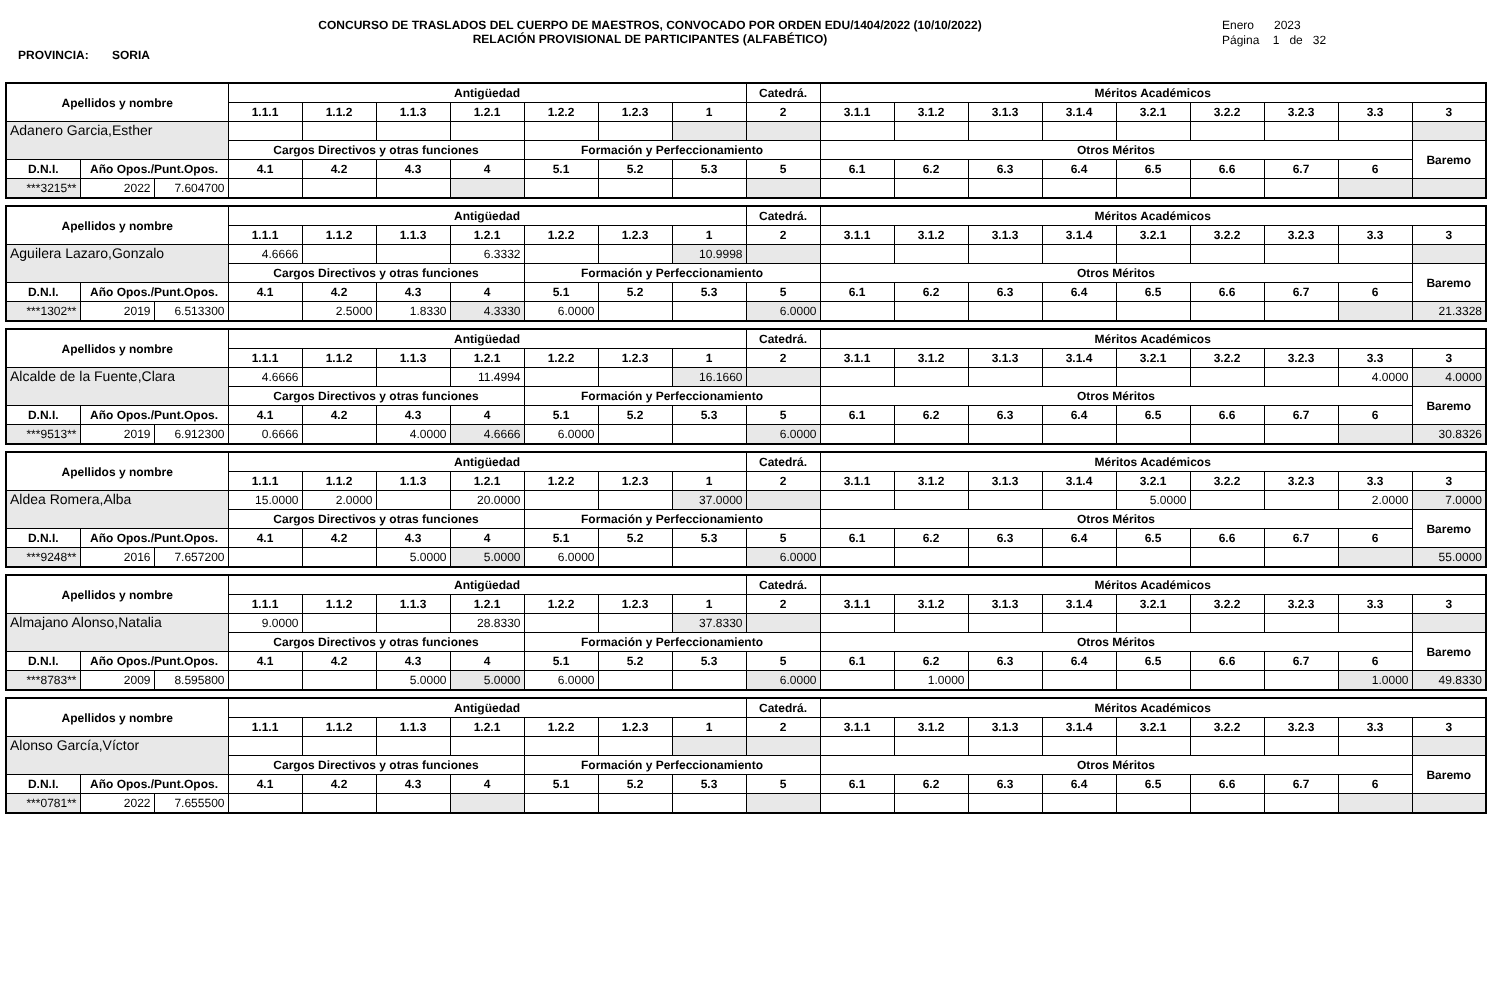CONCURSO DE TRASLADOS DEL CUERPO DE MAESTROS, CONVOCADO POR ORDEN EDU/1404/2022 (10/10/2022)
RELACIÓN PROVISIONAL DE PARTICIPANTES (ALFABÉTICO)
Enero 2023
Página 1 de 32
PROVINCIA: SORIA
| Apellidos y nombre | | | Antigüedad | | | | | | | Catedrá. | Méritos Académicos | | | | | | | | |
| --- | --- | --- | --- | --- | --- | --- | --- | --- | --- | --- | --- | --- | --- | --- | --- | --- | --- | --- | --- |
| | | | 1.1.1 | 1.1.2 | 1.1.3 | 1.2.1 | 1.2.2 | 1.2.3 | 1 | 2 | 3.1.1 | 3.1.2 | 3.1.3 | 3.1.4 | 3.2.1 | 3.2.2 | 3.2.3 | 3.3 | 3 |
| Adanero Garcia,Esther | | | | | | | | | | | | | | | | | | | |
| | | | Cargos Directivos y otras funciones | | | | Formación y Perfeccionamiento | | | | Otros Méritos | | | | | | | | Baremo |
| D.N.I. | Año Opos./Punt.Opos. | | 4.1 | 4.2 | 4.3 | 4 | 5.1 | 5.2 | 5.3 | 5 | 6.1 | 6.2 | 6.3 | 6.4 | 6.5 | 6.6 | 6.7 | 6 | |
| ***3215** | 2022 | 7.604700 | | | | | | | | | | | | | | | | | |
| Apellidos y nombre | | | Antigüedad | | | | | | | Catedrá. | Méritos Académicos | | | | | | | | |
| --- | --- | --- | --- | --- | --- | --- | --- | --- | --- | --- | --- | --- | --- | --- | --- | --- | --- | --- | --- |
| | | | 1.1.1 | 1.1.2 | 1.1.3 | 1.2.1 | 1.2.2 | 1.2.3 | 1 | 2 | 3.1.1 | 3.1.2 | 3.1.3 | 3.1.4 | 3.2.1 | 3.2.2 | 3.2.3 | 3.3 | 3 |
| Aguilera Lazaro,Gonzalo | | | 4.6666 | | | 6.3332 | | | 10.9998 | | | | | | | | | | |
| | | | Cargos Directivos y otras funciones | | | | Formación y Perfeccionamiento | | | | Otros Méritos | | | | | | | | Baremo |
| D.N.I. | Año Opos./Punt.Opos. | | 4.1 | 4.2 | 4.3 | 4 | 5.1 | 5.2 | 5.3 | 5 | 6.1 | 6.2 | 6.3 | 6.4 | 6.5 | 6.6 | 6.7 | 6 | |
| ***1302** | 2019 | 6.513300 | | 2.5000 | 1.8330 | 4.3330 | 6.0000 | | | 6.0000 | | | | | | | | | 21.3328 |
| Apellidos y nombre | | | Antigüedad | | | | | | | Catedrá. | Méritos Académicos | | | | | | | | |
| --- | --- | --- | --- | --- | --- | --- | --- | --- | --- | --- | --- | --- | --- | --- | --- | --- | --- | --- | --- |
| | | | 1.1.1 | 1.1.2 | 1.1.3 | 1.2.1 | 1.2.2 | 1.2.3 | 1 | 2 | 3.1.1 | 3.1.2 | 3.1.3 | 3.1.4 | 3.2.1 | 3.2.2 | 3.2.3 | 3.3 | 3 |
| Alcalde de la Fuente,Clara | | | 4.6666 | | | 11.4994 | | | 16.1660 | | | | | | | | | 4.0000 | 4.0000 |
| | | | Cargos Directivos y otras funciones | | | | Formación y Perfeccionamiento | | | | Otros Méritos | | | | | | | | Baremo |
| D.N.I. | Año Opos./Punt.Opos. | | 4.1 | 4.2 | 4.3 | 4 | 5.1 | 5.2 | 5.3 | 5 | 6.1 | 6.2 | 6.3 | 6.4 | 6.5 | 6.6 | 6.7 | 6 | |
| ***9513** | 2019 | 6.912300 | 0.6666 | | 4.0000 | 4.6666 | 6.0000 | | | 6.0000 | | | | | | | | | 30.8326 |
| Apellidos y nombre | | | Antigüedad | | | | | | | Catedrá. | Méritos Académicos | | | | | | | | |
| --- | --- | --- | --- | --- | --- | --- | --- | --- | --- | --- | --- | --- | --- | --- | --- | --- | --- | --- | --- |
| | | | 1.1.1 | 1.1.2 | 1.1.3 | 1.2.1 | 1.2.2 | 1.2.3 | 1 | 2 | 3.1.1 | 3.1.2 | 3.1.3 | 3.1.4 | 3.2.1 | 3.2.2 | 3.2.3 | 3.3 | 3 |
| Aldea Romera,Alba | | | 15.0000 | 2.0000 | | 20.0000 | | | 37.0000 | | | | | | 5.0000 | | | 2.0000 | 7.0000 |
| | | | Cargos Directivos y otras funciones | | | | Formación y Perfeccionamiento | | | | Otros Méritos | | | | | | | | Baremo |
| D.N.I. | Año Opos./Punt.Opos. | | 4.1 | 4.2 | 4.3 | 4 | 5.1 | 5.2 | 5.3 | 5 | 6.1 | 6.2 | 6.3 | 6.4 | 6.5 | 6.6 | 6.7 | 6 | |
| ***9248** | 2016 | 7.657200 | | | 5.0000 | 5.0000 | 6.0000 | | | 6.0000 | | | | | | | | | 55.0000 |
| Apellidos y nombre | | | Antigüedad | | | | | | | Catedrá. | Méritos Académicos | | | | | | | | |
| --- | --- | --- | --- | --- | --- | --- | --- | --- | --- | --- | --- | --- | --- | --- | --- | --- | --- | --- | --- |
| | | | 1.1.1 | 1.1.2 | 1.1.3 | 1.2.1 | 1.2.2 | 1.2.3 | 1 | 2 | 3.1.1 | 3.1.2 | 3.1.3 | 3.1.4 | 3.2.1 | 3.2.2 | 3.2.3 | 3.3 | 3 |
| Almajano Alonso,Natalia | | | 9.0000 | | | 28.8330 | | | 37.8330 | | | | | | | | | | |
| | | | Cargos Directivos y otras funciones | | | | Formación y Perfeccionamiento | | | | Otros Méritos | | | | | | | | Baremo |
| D.N.I. | Año Opos./Punt.Opos. | | 4.1 | 4.2 | 4.3 | 4 | 5.1 | 5.2 | 5.3 | 5 | 6.1 | 6.2 | 6.3 | 6.4 | 6.5 | 6.6 | 6.7 | 6 | |
| ***8783** | 2009 | 8.595800 | | | 5.0000 | 5.0000 | 6.0000 | | | 6.0000 | | 1.0000 | | | | | | 1.0000 | 49.8330 |
| Apellidos y nombre | | | Antigüedad | | | | | | | Catedrá. | Méritos Académicos | | | | | | | | |
| --- | --- | --- | --- | --- | --- | --- | --- | --- | --- | --- | --- | --- | --- | --- | --- | --- | --- | --- | --- |
| | | | 1.1.1 | 1.1.2 | 1.1.3 | 1.2.1 | 1.2.2 | 1.2.3 | 1 | 2 | 3.1.1 | 3.1.2 | 3.1.3 | 3.1.4 | 3.2.1 | 3.2.2 | 3.2.3 | 3.3 | 3 |
| Alonso García,Víctor | | | | | | | | | | | | | | | | | | | |
| | | | Cargos Directivos y otras funciones | | | | Formación y Perfeccionamiento | | | | Otros Méritos | | | | | | | | Baremo |
| D.N.I. | Año Opos./Punt.Opos. | | 4.1 | 4.2 | 4.3 | 4 | 5.1 | 5.2 | 5.3 | 5 | 6.1 | 6.2 | 6.3 | 6.4 | 6.5 | 6.6 | 6.7 | 6 | |
| ***0781** | 2022 | 7.655500 | | | | | | | | | | | | | | | | | |